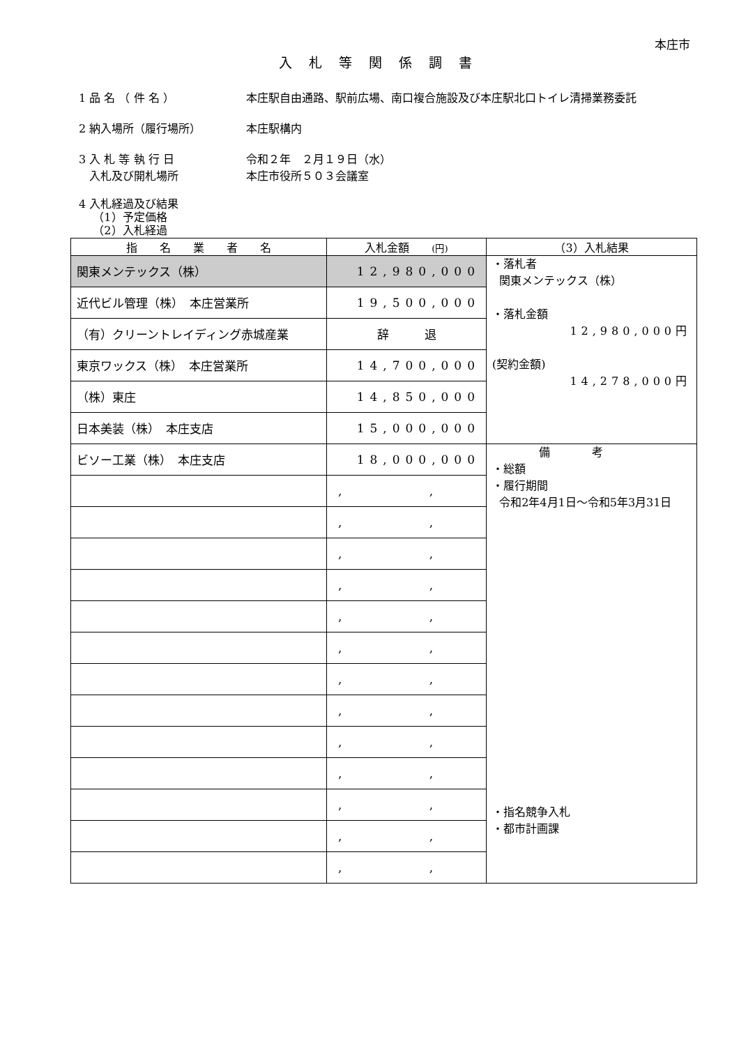本庄市
入札等関係調書
1 品 名 （ 件 名 ） 本庄駅自由通路、駅前広場、南口複合施設及び本庄駅北口トイレ清掃業務委託
2 納入場所（履行場所） 本庄駅構内
3 入 札 等 執 行 日
入札及び開札場所
令和２年　２月１９日（水）
本庄市役所５０３会議室
4 入札経過及び結果
（1）予定価格
（2）入札経過
| 指 名 業 者 名 | 入札金額 (円) | （3）入札結果 |
| --- | --- | --- |
| 関東メンテックス（株） | 12,980,000 | ・落札者 関東メンテックス（株） ・落札金額 12,980,000円 (契約金額) 14,278,000円 |
| 近代ビル管理（株） 本庄営業所 | 19,500,000 | |
| （有）クリーントレイディング赤城産業 | 辞 退 | |
| 東京ワックス（株） 本庄営業所 | 14,700,000 | |
| （株）東庄 | 14,850,000 | |
| 日本美装（株） 本庄支店 | 15,000,000 | |
| ビソー工業（株） 本庄支店 | 18,000,000 | 備考 ・総額 ・履行期間 令和2年4月1日～令和5年3月31日 ・指名競争入札 ・都市計画課 |
| | , , | |
| | , , | |
| | , , | |
| | , , | |
| | , , | |
| | , , | |
| | , , | |
| | , , | |
| | , , | |
| | , , | |
| | , , | |
| | , , | |
| | , , | |